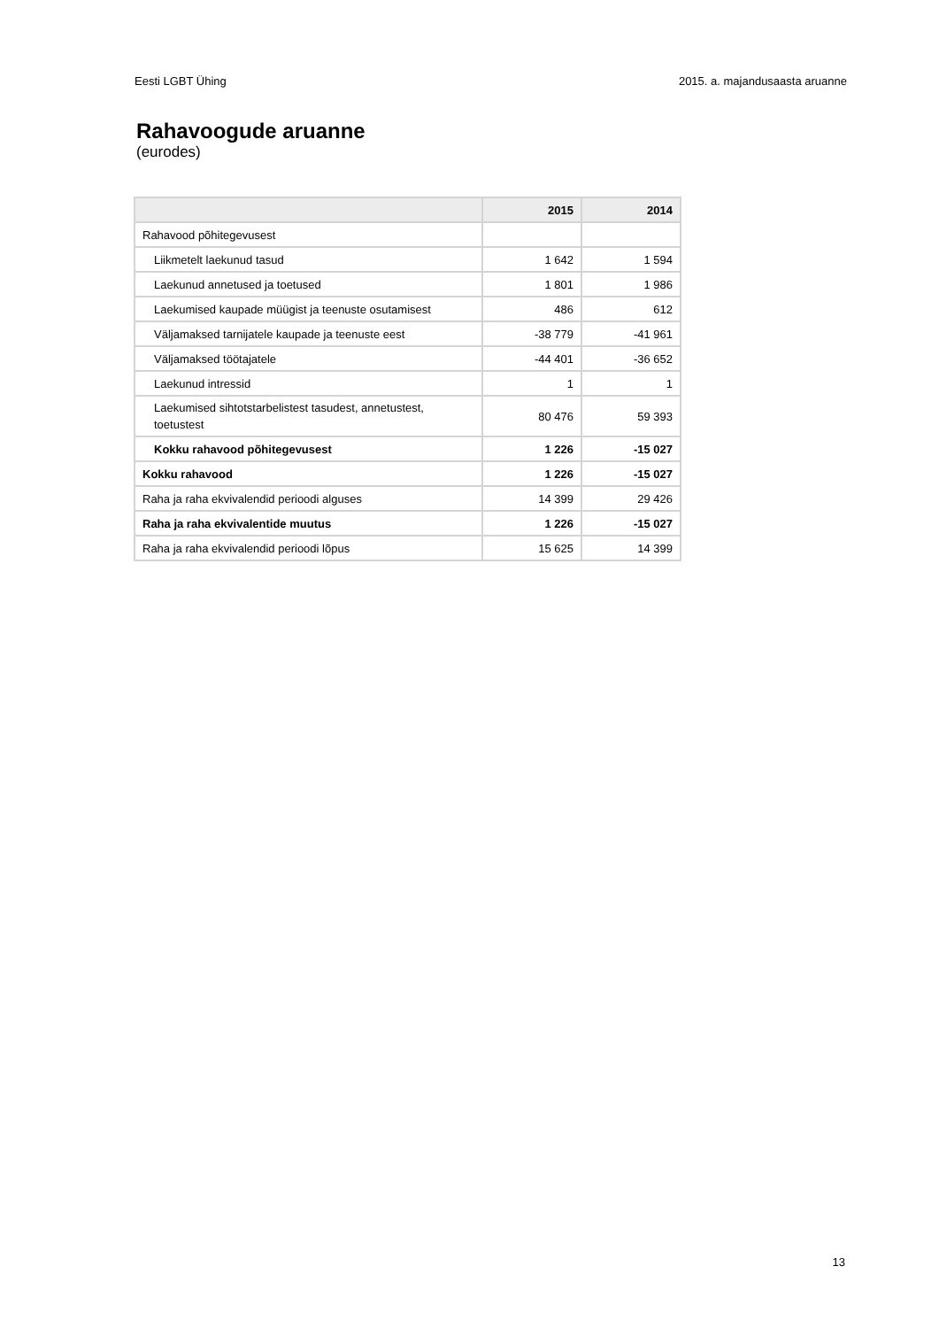Eesti LGBT Ühing 2015. a. majandusaasta aruanne
Rahavoogude aruanne
(eurodes)
| | 2015 | 2014 |
| --- | --- | --- |
| Rahavood põhitegevusest | | |
| Liikmetelt laekunud tasud | 1 642 | 1 594 |
| Laekunud annetused ja toetused | 1 801 | 1 986 |
| Laekumised kaupade müügist ja teenuste osutamisest | 486 | 612 |
| Väljamaksed tarnijatele kaupade ja teenuste eest | -38 779 | -41 961 |
| Väljamaksed töötajatele | -44 401 | -36 652 |
| Laekunud intressid | 1 | 1 |
| Laekumised sihtotstarbelistest tasudest, annetustest, toetustest | 80 476 | 59 393 |
| Kokku rahavood põhitegevusest | 1 226 | -15 027 |
| Kokku rahavood | 1 226 | -15 027 |
| Raha ja raha ekvivalendid perioodi alguses | 14 399 | 29 426 |
| Raha ja raha ekvivalentide muutus | 1 226 | -15 027 |
| Raha ja raha ekvivalendid perioodi lõpus | 15 625 | 14 399 |
13